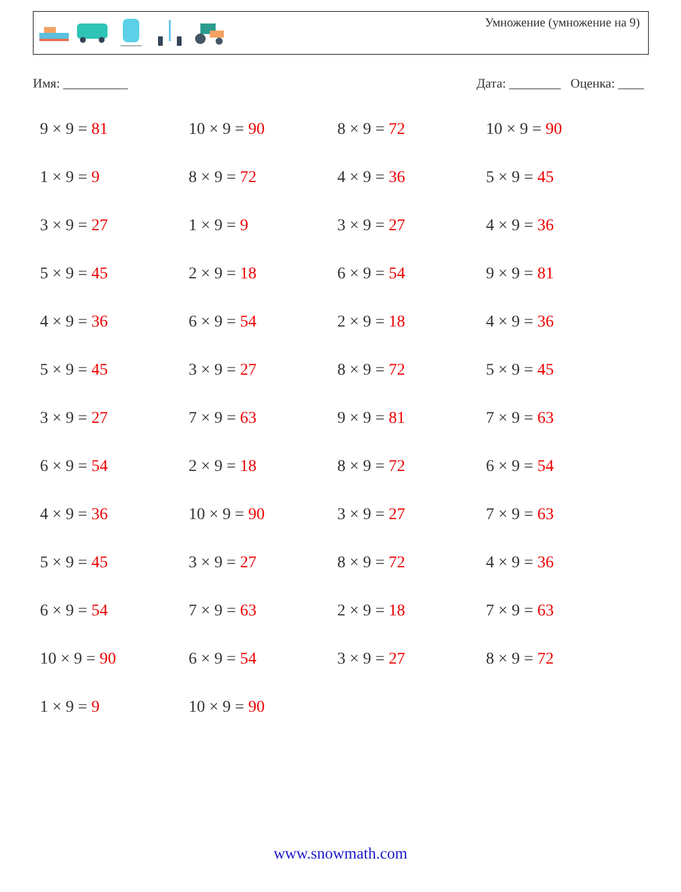Умножение (умножение на 9)
Имя: __________ Дата: ________ Оценка: ____
| 9 × 9 = 81 | 10 × 9 = 90 | 8 × 9 = 72 | 10 × 9 = 90 |
| 1 × 9 = 9 | 8 × 9 = 72 | 4 × 9 = 36 | 5 × 9 = 45 |
| 3 × 9 = 27 | 1 × 9 = 9 | 3 × 9 = 27 | 4 × 9 = 36 |
| 5 × 9 = 45 | 2 × 9 = 18 | 6 × 9 = 54 | 9 × 9 = 81 |
| 4 × 9 = 36 | 6 × 9 = 54 | 2 × 9 = 18 | 4 × 9 = 36 |
| 5 × 9 = 45 | 3 × 9 = 27 | 8 × 9 = 72 | 5 × 9 = 45 |
| 3 × 9 = 27 | 7 × 9 = 63 | 9 × 9 = 81 | 7 × 9 = 63 |
| 6 × 9 = 54 | 2 × 9 = 18 | 8 × 9 = 72 | 6 × 9 = 54 |
| 4 × 9 = 36 | 10 × 9 = 90 | 3 × 9 = 27 | 7 × 9 = 63 |
| 5 × 9 = 45 | 3 × 9 = 27 | 8 × 9 = 72 | 4 × 9 = 36 |
| 6 × 9 = 54 | 7 × 9 = 63 | 2 × 9 = 18 | 7 × 9 = 63 |
| 10 × 9 = 90 | 6 × 9 = 54 | 3 × 9 = 27 | 8 × 9 = 72 |
| 1 × 9 = 9 | 10 × 9 = 90 | | |
www.snowmath.com